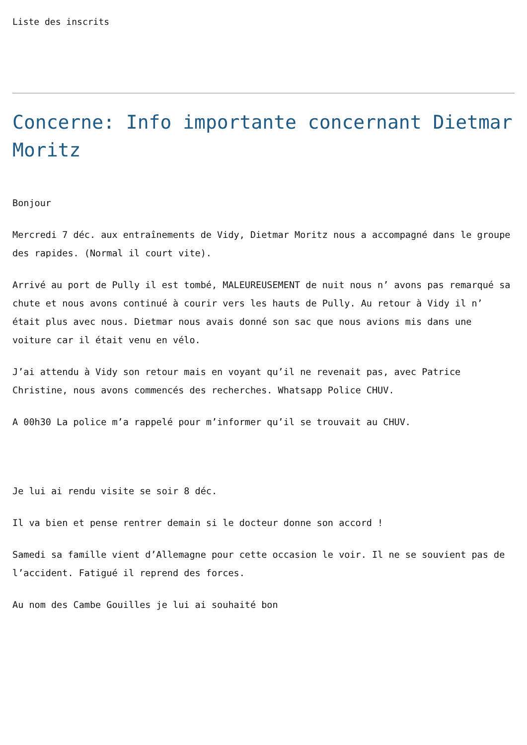Liste des inscrits
Concerne: Info importante concernant Dietmar Moritz
Bonjour
Mercredi 7 déc. aux entraînements de Vidy, Dietmar Moritz nous a accompagné dans le groupe des rapides. (Normal il court vite).
Arrivé au port de Pully il est tombé, MALEUREUSEMENT de nuit nous n’ avons pas remarqué sa chute et nous avons continué à courir vers les hauts de Pully. Au retour à Vidy il n’ était plus avec nous. Dietmar nous avais donné son sac que nous avions mis dans une voiture car il était venu en vélo.
J’ai attendu à Vidy son retour mais en voyant qu’il ne revenait pas, avec Patrice Christine, nous avons commencés des recherches. Whatsapp Police CHUV.
A 00h30 La police m’a rappelé pour m’informer qu’il se trouvait au CHUV.
Je lui ai rendu visite se soir 8 déc.
Il va bien et pense rentrer demain si le docteur donne son accord !
Samedi sa famille vient d’Allemagne pour cette occasion le voir. Il ne se souvient pas de l’accident. Fatigué il reprend des forces.
Au nom des Cambe Gouilles je lui ai souhaité bon